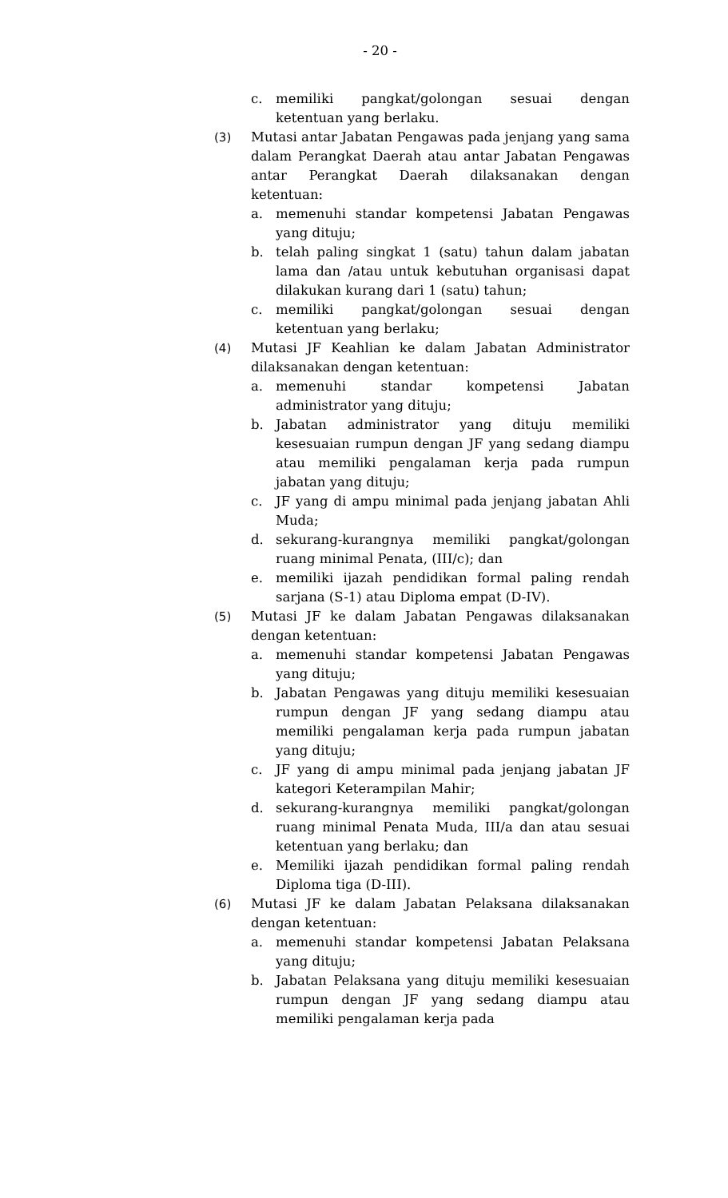- 20 -
c. memiliki pangkat/golongan sesuai dengan ketentuan yang berlaku.
(3) Mutasi antar Jabatan Pengawas pada jenjang yang sama dalam Perangkat Daerah atau antar Jabatan Pengawas antar Perangkat Daerah dilaksanakan dengan ketentuan:
a. memenuhi standar kompetensi Jabatan Pengawas yang dituju;
b. telah paling singkat 1 (satu) tahun dalam jabatan lama dan /atau untuk kebutuhan organisasi dapat dilakukan kurang dari 1 (satu) tahun;
c. memiliki pangkat/golongan sesuai dengan ketentuan yang berlaku;
(4) Mutasi JF Keahlian ke dalam Jabatan Administrator dilaksanakan dengan ketentuan:
a. memenuhi standar kompetensi Jabatan administrator yang dituju;
b. Jabatan administrator yang dituju memiliki kesesuaian rumpun dengan JF yang sedang diampu atau memiliki pengalaman kerja pada rumpun jabatan yang dituju;
c. JF yang di ampu minimal pada jenjang jabatan Ahli Muda;
d. sekurang-kurangnya memiliki pangkat/golongan ruang minimal Penata, (III/c); dan
e. memiliki ijazah pendidikan formal paling rendah sarjana (S-1) atau Diploma empat (D-IV).
(5) Mutasi JF ke dalam Jabatan Pengawas dilaksanakan dengan ketentuan:
a. memenuhi standar kompetensi Jabatan Pengawas yang dituju;
b. Jabatan Pengawas yang dituju memiliki kesesuaian rumpun dengan JF yang sedang diampu atau memiliki pengalaman kerja pada rumpun jabatan yang dituju;
c. JF yang di ampu minimal pada jenjang jabatan JF kategori Keterampilan Mahir;
d. sekurang-kurangnya memiliki pangkat/golongan ruang minimal Penata Muda, III/a dan atau sesuai ketentuan yang berlaku; dan
e. Memiliki ijazah pendidikan formal paling rendah Diploma tiga (D-III).
(6) Mutasi JF ke dalam Jabatan Pelaksana dilaksanakan dengan ketentuan:
a. memenuhi standar kompetensi Jabatan Pelaksana yang dituju;
b. Jabatan Pelaksana yang dituju memiliki kesesuaian rumpun dengan JF yang sedang diampu atau memiliki pengalaman kerja pada